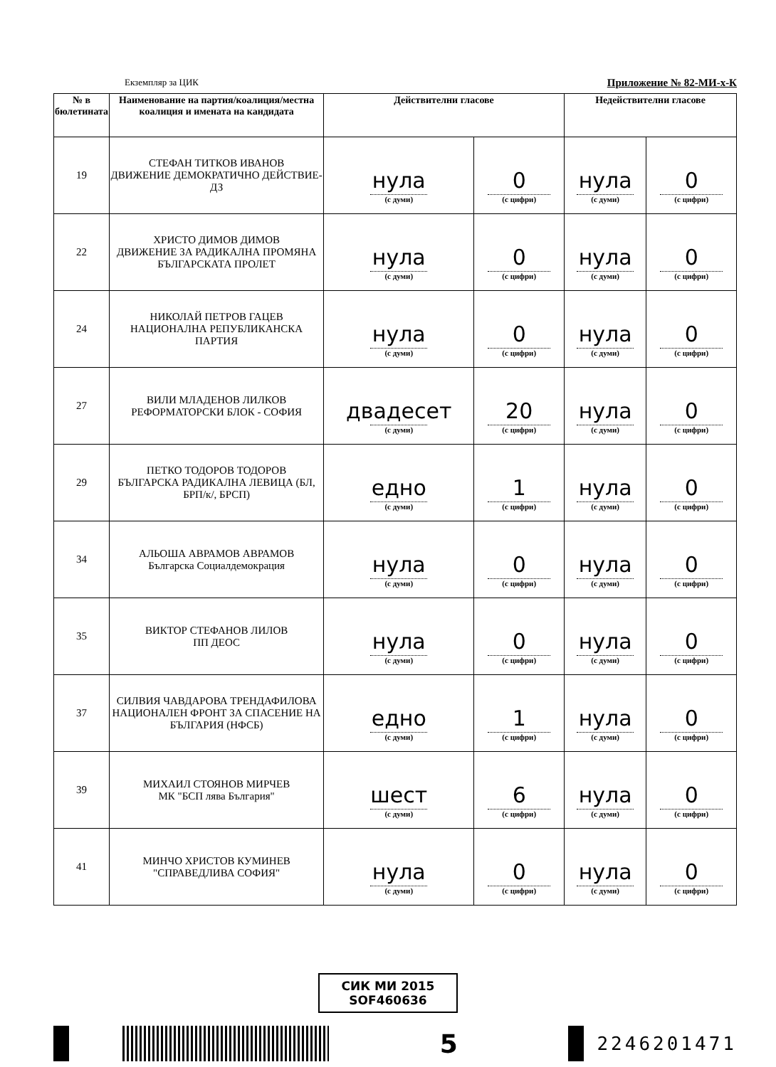Екземпляр за ЦИК Приложение № 82-МИ-х-К
| № в бюлетината | Наименование на партия/коалиция/местна коалиция и имената на кандидата | Действителни гласове | | Недействителни гласове | |
| --- | --- | --- | --- | --- | --- |
| 19 | СТЕФАН ТИТКОВ ИВАНОВ ДВИЖЕНИЕ ДЕМОКРАТИЧНО ДЕЙСТВИЕ-ДЗ | нула (с думи) | 0 (с цифри) | нула (с думи) | 0 (с цифри) |
| 22 | ХРИСТО ДИМОВ ДИМОВ ДВИЖЕНИЕ ЗА РАДИКАЛНА ПРОМЯНА БЪЛГАРСКАТА ПРОЛЕТ | нула (с думи) | 0 (с цифри) | нула (с думи) | 0 (с цифри) |
| 24 | НИКОЛАЙ ПЕТРОВ ГАЦЕВ НАЦИОНАЛНА РЕПУБЛИКАНСКА ПАРТИЯ | нула (с думи) | 0 (с цифри) | нула (с думи) | 0 (с цифри) |
| 27 | ВИЛИ МЛАДЕНОВ ЛИЛКОВ РЕФОРМАТОРСКИ БЛОК - СОФИЯ | двадесет (с думи) | 20 (с цифри) | нула (с думи) | 0 (с цифри) |
| 29 | ПЕТКО ТОДОРОВ ТОДОРОВ БЪЛГАРСКА РАДИКАЛНА ЛЕВИЦА (БЛ, БРП/к/, БРСП) | едно (с думи) | 1 (с цифри) | нула (с думи) | 0 (с цифри) |
| 34 | АЛЬОША АВРАМОВ АВРАМОВ Българска Социалдемокрация | нула (с думи) | 0 (с цифри) | нула (с думи) | 0 (с цифри) |
| 35 | ВИКТОР СТЕФАНОВ ЛИЛОВ ПП ДЕОС | нула (с думи) | 0 (с цифри) | нула (с думи) | 0 (с цифри) |
| 37 | СИЛВИЯ ЧАВДАРОВА ТРЕНДАФИЛОВА НАЦИОНАЛЕН ФРОНТ ЗА СПАСЕНИЕ НА БЪЛГАРИЯ (НФСБ) | едно (с думи) | 1 (с цифри) | нула (с думи) | 0 (с цифри) |
| 39 | МИХАИЛ СТОЯНОВ МИРЧЕВ МК "БСП лява България" | шест (с думи) | 6 (с цифри) | нула (с думи) | 0 (с цифри) |
| 41 | МИНЧО ХРИСТОВ КУМИНЕВ "СПРАВЕДЛИВА СОФИЯ" | нула (с думи) | 0 (с цифри) | нула (с думи) | 0 (с цифри) |
СИК МИ 2015
SOF460636
5
2246201471